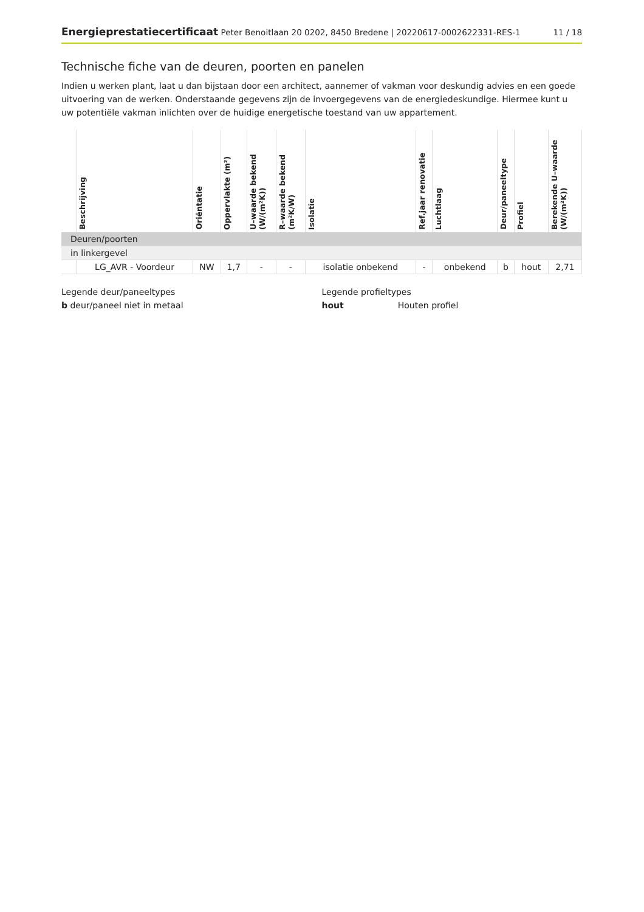Energieprestatiecertificaat Peter Benoitlaan 20 0202, 8450 Bredene | 20220617-0002622331-RES-1
11 / 18
Technische fiche van de deuren, poorten en panelen
Indien u werken plant, laat u dan bijstaan door een architect, aannemer of vakman voor deskundig advies en een goede uitvoering van de werken. Onderstaande gegevens zijn de invoergegevens van de energiedeskundige. Hiermee kunt u uw potentiële vakman inlichten over de huidige energetische toestand van uw appartement.
| | Beschrijving | Oriëntatie | Oppervlakte (m²) | U–waarde bekend (W/(m²K)) | R–waarde bekend (m²K/W) | Isolatie | Ref.jaar renovatie | Luchtlaag | Deur/paneeltype | Profiel | Berekende U–waarde (W/(m²K)) |
| --- | --- | --- | --- | --- | --- | --- | --- | --- | --- | --- | --- |
| Deuren/poorten | | | | | | | | | | | |
| in linkergevel | | | | | | | | | | | |
| | LG_AVR - Voordeur | NW | 1,7 | - | - | isolatie onbekend | - | onbekend | b | hout | 2,71 |
Legende deur/paneeltypes
b deur/paneel niet in metaal
Legende profieltypes
hout Houten profiel